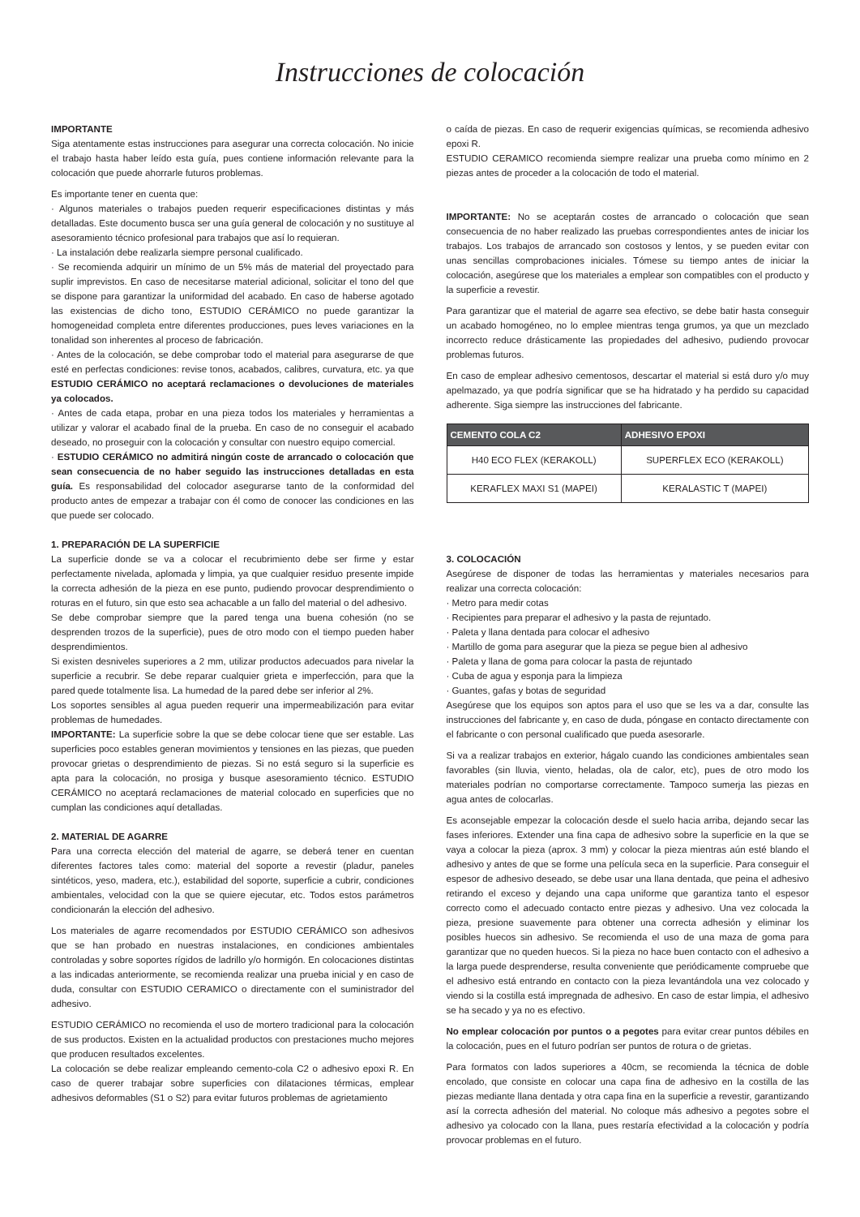Instrucciones de colocación
IMPORTANTE
Siga atentamente estas instrucciones para asegurar una correcta colocación. No inicie el trabajo hasta haber leído esta guía, pues contiene información relevante para la colocación que puede ahorrarle futuros problemas.
Es importante tener en cuenta que:
· Algunos materiales o trabajos pueden requerir especificaciones distintas y más detalladas. Este documento busca ser una guía general de colocación y no sustituye al asesoramiento técnico profesional para trabajos que así lo requieran.
· La instalación debe realizarla siempre personal cualificado.
· Se recomienda adquirir un mínimo de un 5% más de material del proyectado para suplir imprevistos. En caso de necesitarse material adicional, solicitar el tono del que se dispone para garantizar la uniformidad del acabado. En caso de haberse agotado las existencias de dicho tono, ESTUDIO CERÁMICO no puede garantizar la homogeneidad completa entre diferentes producciones, pues leves variaciones en la tonalidad son inherentes al proceso de fabricación.
· Antes de la colocación, se debe comprobar todo el material para asegurarse de que esté en perfectas condiciones: revise tonos, acabados, calibres, curvatura, etc. ya que ESTUDIO CERÁMICO no aceptará reclamaciones o devoluciones de materiales ya colocados.
· Antes de cada etapa, probar en una pieza todos los materiales y herramientas a utilizar y valorar el acabado final de la prueba. En caso de no conseguir el acabado deseado, no proseguir con la colocación y consultar con nuestro equipo comercial.
· ESTUDIO CERÁMICO no admitirá ningún coste de arrancado o colocación que sean consecuencia de no haber seguido las instrucciones detalladas en esta guía. Es responsabilidad del colocador asegurarse tanto de la conformidad del producto antes de empezar a trabajar con él como de conocer las condiciones en las que puede ser colocado.
1. PREPARACIÓN DE LA SUPERFICIE
La superficie donde se va a colocar el recubrimiento debe ser firme y estar perfectamente nivelada, aplomada y limpia, ya que cualquier residuo presente impide la correcta adhesión de la pieza en ese punto, pudiendo provocar desprendimiento o roturas en el futuro, sin que esto sea achacable a un fallo del material o del adhesivo.
Se debe comprobar siempre que la pared tenga una buena cohesión (no se desprenden trozos de la superficie), pues de otro modo con el tiempo pueden haber desprendimientos.
Si existen desniveles superiores a 2 mm, utilizar productos adecuados para nivelar la superficie a recubrir. Se debe reparar cualquier grieta e imperfección, para que la pared quede totalmente lisa. La humedad de la pared debe ser inferior al 2%.
Los soportes sensibles al agua pueden requerir una impermeabilización para evitar problemas de humedades.
IMPORTANTE: La superficie sobre la que se debe colocar tiene que ser estable. Las superficies poco estables generan movimientos y tensiones en las piezas, que pueden provocar grietas o desprendimiento de piezas. Si no está seguro si la superficie es apta para la colocación, no prosiga y busque asesoramiento técnico. ESTUDIO CERÁMICO no aceptará reclamaciones de material colocado en superficies que no cumplan las condiciones aquí detalladas.
2. MATERIAL DE AGARRE
Para una correcta elección del material de agarre, se deberá tener en cuentan diferentes factores tales como: material del soporte a revestir (pladur, paneles sintéticos, yeso, madera, etc.), estabilidad del soporte, superficie a cubrir, condiciones ambientales, velocidad con la que se quiere ejecutar, etc. Todos estos parámetros condicionarán la elección del adhesivo.
Los materiales de agarre recomendados por ESTUDIO CERÁMICO son adhesivos que se han probado en nuestras instalaciones, en condiciones ambientales controladas y sobre soportes rígidos de ladrillo y/o hormigón. En colocaciones distintas a las indicadas anteriormente, se recomienda realizar una prueba inicial y en caso de duda, consultar con ESTUDIO CERAMICO o directamente con el suministrador del adhesivo.
ESTUDIO CERÁMICO no recomienda el uso de mortero tradicional para la colocación de sus productos. Existen en la actualidad productos con prestaciones mucho mejores que producen resultados excelentes.
La colocación se debe realizar empleando cemento-cola C2 o adhesivo epoxi R. En caso de querer trabajar sobre superficies con dilataciones térmicas, emplear adhesivos deformables (S1 o S2) para evitar futuros problemas de agrietamiento
o caída de piezas. En caso de requerir exigencias químicas, se recomienda adhesivo epoxi R.
ESTUDIO CERAMICO recomienda siempre realizar una prueba como mínimo en 2 piezas antes de proceder a la colocación de todo el material.
IMPORTANTE: No se aceptarán costes de arrancado o colocación que sean consecuencia de no haber realizado las pruebas correspondientes antes de iniciar los trabajos. Los trabajos de arrancado son costosos y lentos, y se pueden evitar con unas sencillas comprobaciones iniciales. Tómese su tiempo antes de iniciar la colocación, asegúrese que los materiales a emplear son compatibles con el producto y la superficie a revestir.
Para garantizar que el material de agarre sea efectivo, se debe batir hasta conseguir un acabado homogéneo, no lo emplee mientras tenga grumos, ya que un mezclado incorrecto reduce drásticamente las propiedades del adhesivo, pudiendo provocar problemas futuros.
En caso de emplear adhesivo cementosos, descartar el material si está duro y/o muy apelmazado, ya que podría significar que se ha hidratado y ha perdido su capacidad adherente. Siga siempre las instrucciones del fabricante.
| CEMENTO COLA C2 | ADHESIVO EPOXI |
| --- | --- |
| H40 ECO FLEX (KERAKOLL) | SUPERFLEX ECO (KERAKOLL) |
| KERAFLEX MAXI S1 (MAPEI) | KERALASTIC T (MAPEI) |
3. COLOCACIÓN
Asegúrese de disponer de todas las herramientas y materiales necesarios para realizar una correcta colocación:
· Metro para medir cotas
· Recipientes para preparar el adhesivo y la pasta de rejuntado.
· Paleta y llana dentada para colocar el adhesivo
· Martillo de goma para asegurar que la pieza se pegue bien al adhesivo
· Paleta y llana de goma para colocar la pasta de rejuntado
· Cuba de agua y esponja para la limpieza
· Guantes, gafas y botas de seguridad
Asegúrese que los equipos son aptos para el uso que se les va a dar, consulte las instrucciones del fabricante y, en caso de duda, póngase en contacto directamente con el fabricante o con personal cualificado que pueda asesorarle.
Si va a realizar trabajos en exterior, hágalo cuando las condiciones ambientales sean favorables (sin lluvia, viento, heladas, ola de calor, etc), pues de otro modo los materiales podrían no comportarse correctamente. Tampoco sumerja las piezas en agua antes de colocarlas.
Es aconsejable empezar la colocación desde el suelo hacia arriba, dejando secar las fases inferiores. Extender una fina capa de adhesivo sobre la superficie en la que se vaya a colocar la pieza (aprox. 3 mm) y colocar la pieza mientras aún esté blando el adhesivo y antes de que se forme una película seca en la superficie. Para conseguir el espesor de adhesivo deseado, se debe usar una llana dentada, que peina el adhesivo retirando el exceso y dejando una capa uniforme que garantiza tanto el espesor correcto como el adecuado contacto entre piezas y adhesivo. Una vez colocada la pieza, presione suavemente para obtener una correcta adhesión y eliminar los posibles huecos sin adhesivo. Se recomienda el uso de una maza de goma para garantizar que no queden huecos. Si la pieza no hace buen contacto con el adhesivo a la larga puede desprenderse, resulta conveniente que periódicamente compruebe que el adhesivo está entrando en contacto con la pieza levantándola una vez colocado y viendo si la costilla está impregnada de adhesivo. En caso de estar limpia, el adhesivo se ha secado y ya no es efectivo.
No emplear colocación por puntos o a pegotes para evitar crear puntos débiles en la colocación, pues en el futuro podrían ser puntos de rotura o de grietas.
Para formatos con lados superiores a 40cm, se recomienda la técnica de doble encolado, que consiste en colocar una capa fina de adhesivo en la costilla de las piezas mediante llana dentada y otra capa fina en la superficie a revestir, garantizando así la correcta adhesión del material. No coloque más adhesivo a pegotes sobre el adhesivo ya colocado con la llana, pues restaría efectividad a la colocación y podría provocar problemas en el futuro.